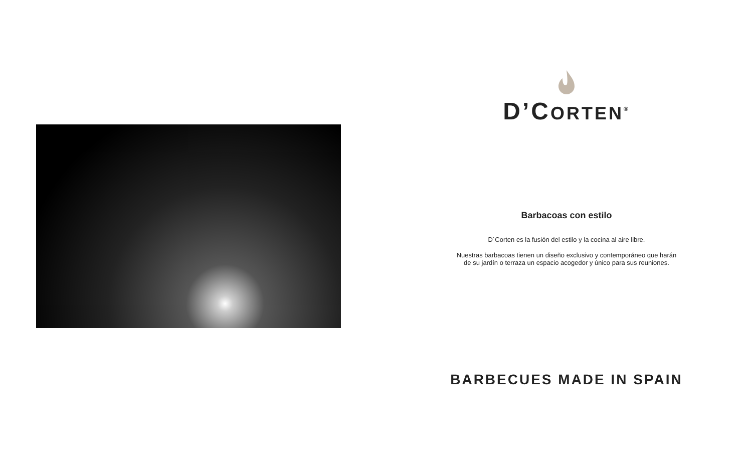D’CORTEN<sup>®</sup>
Barbacoas con estilo
D´Corten es la fusión del estilo y la cocina al aire libre.
Nuestras barbacoas tienen un diseño exclusivo y contemporáneo que harán de su jardín o terraza un espacio acogedor y único para sus reuniones.
BARBECUES MADE IN SPAIN